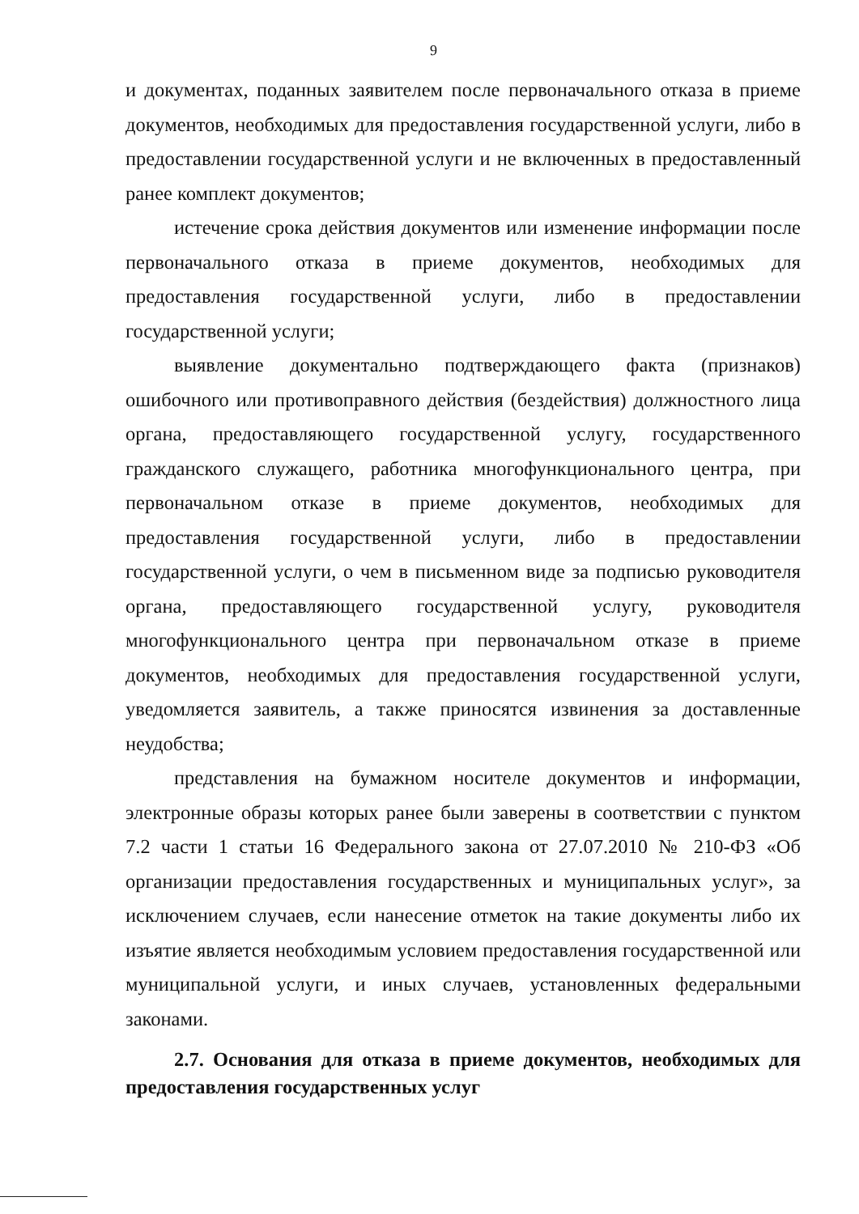9
и документах, поданных заявителем после первоначального отказа в приеме документов, необходимых для предоставления государственной услуги, либо в предоставлении государственной услуги и не включенных в предоставленный ранее комплект документов;
истечение срока действия документов или изменение информации после первоначального отказа в приеме документов, необходимых для предоставления государственной услуги, либо в предоставлении государственной услуги;
выявление документально подтверждающего факта (признаков) ошибочного или противоправного действия (бездействия) должностного лица органа, предоставляющего государственной услугу, государственного гражданского служащего, работника многофункционального центра, при первоначальном отказе в приеме документов, необходимых для предоставления государственной услуги, либо в предоставлении государственной услуги, о чем в письменном виде за подписью руководителя органа, предоставляющего государственной услугу, руководителя многофункционального центра при первоначальном отказе в приеме документов, необходимых для предоставления государственной услуги, уведомляется заявитель, а также приносятся извинения за доставленные неудобства;
представления на бумажном носителе документов и информации, электронные образы которых ранее были заверены в соответствии с пунктом 7.2 части 1 статьи 16 Федерального закона от 27.07.2010 № 210-ФЗ «Об организации предоставления государственных и муниципальных услуг», за исключением случаев, если нанесение отметок на такие документы либо их изъятие является необходимым условием предоставления государственной или муниципальной услуги, и иных случаев, установленных федеральными законами.
2.7. Основания для отказа в приеме документов, необходимых для предоставления государственных услуг